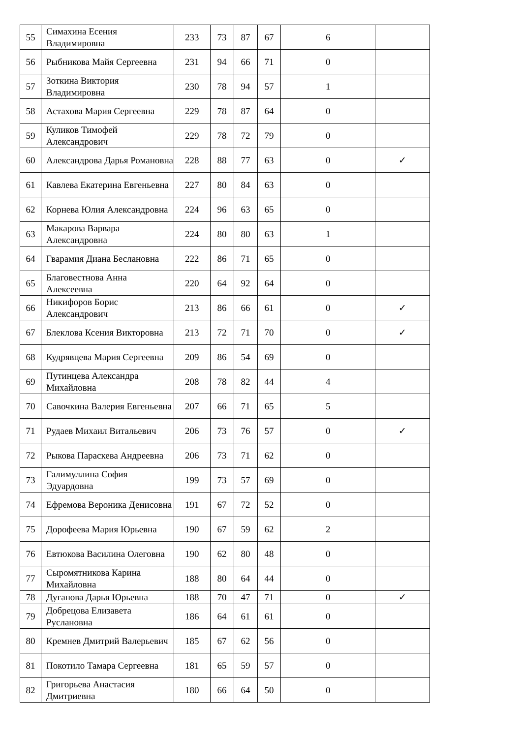| 55 | Симахина Есения Владимировна | 233 | 73 | 87 | 67 | 6 | |
| 56 | Рыбникова Майя Сергеевна | 231 | 94 | 66 | 71 | 0 | |
| 57 | Зоткина Виктория Владимировна | 230 | 78 | 94 | 57 | 1 | |
| 58 | Астахова Мария Сергеевна | 229 | 78 | 87 | 64 | 0 | |
| 59 | Куликов Тимофей Александрович | 229 | 78 | 72 | 79 | 0 | |
| 60 | Александрова Дарья Романовна | 228 | 88 | 77 | 63 | 0 | ✓ |
| 61 | Кавлева Екатерина Евгеньевна | 227 | 80 | 84 | 63 | 0 | |
| 62 | Корнева Юлия Александровна | 224 | 96 | 63 | 65 | 0 | |
| 63 | Макарова Варвара Александровна | 224 | 80 | 80 | 63 | 1 | |
| 64 | Гварамия Диана Беслановна | 222 | 86 | 71 | 65 | 0 | |
| 65 | Благовестнова Анна Алексеевна | 220 | 64 | 92 | 64 | 0 | |
| 66 | Никифоров Борис Александрович | 213 | 86 | 66 | 61 | 0 | ✓ |
| 67 | Блеклова Ксения Викторовна | 213 | 72 | 71 | 70 | 0 | ✓ |
| 68 | Кудрявцева Мария Сергеевна | 209 | 86 | 54 | 69 | 0 | |
| 69 | Путинцева Александра Михайловна | 208 | 78 | 82 | 44 | 4 | |
| 70 | Савочкина Валерия Евгеньевна | 207 | 66 | 71 | 65 | 5 | |
| 71 | Рудаев Михаил Витальевич | 206 | 73 | 76 | 57 | 0 | ✓ |
| 72 | Рыкова Параскева Андреевна | 206 | 73 | 71 | 62 | 0 | |
| 73 | Галимуллина София Эдуардовна | 199 | 73 | 57 | 69 | 0 | |
| 74 | Ефремова Вероника Денисовна | 191 | 67 | 72 | 52 | 0 | |
| 75 | Дорофеева Мария Юрьевна | 190 | 67 | 59 | 62 | 2 | |
| 76 | Евтюкова Василина Олеговна | 190 | 62 | 80 | 48 | 0 | |
| 77 | Сыромятникова Карина Михайловна | 188 | 80 | 64 | 44 | 0 | |
| 78 | Дуганова Дарья Юрьевна | 188 | 70 | 47 | 71 | 0 | ✓ |
| 79 | Добрецова Елизавета Руслановна | 186 | 64 | 61 | 61 | 0 | |
| 80 | Кремнев Дмитрий Валерьевич | 185 | 67 | 62 | 56 | 0 | |
| 81 | Покотило Тамара Сергеевна | 181 | 65 | 59 | 57 | 0 | |
| 82 | Григорьева Анастасия Дмитриевна | 180 | 66 | 64 | 50 | 0 | |